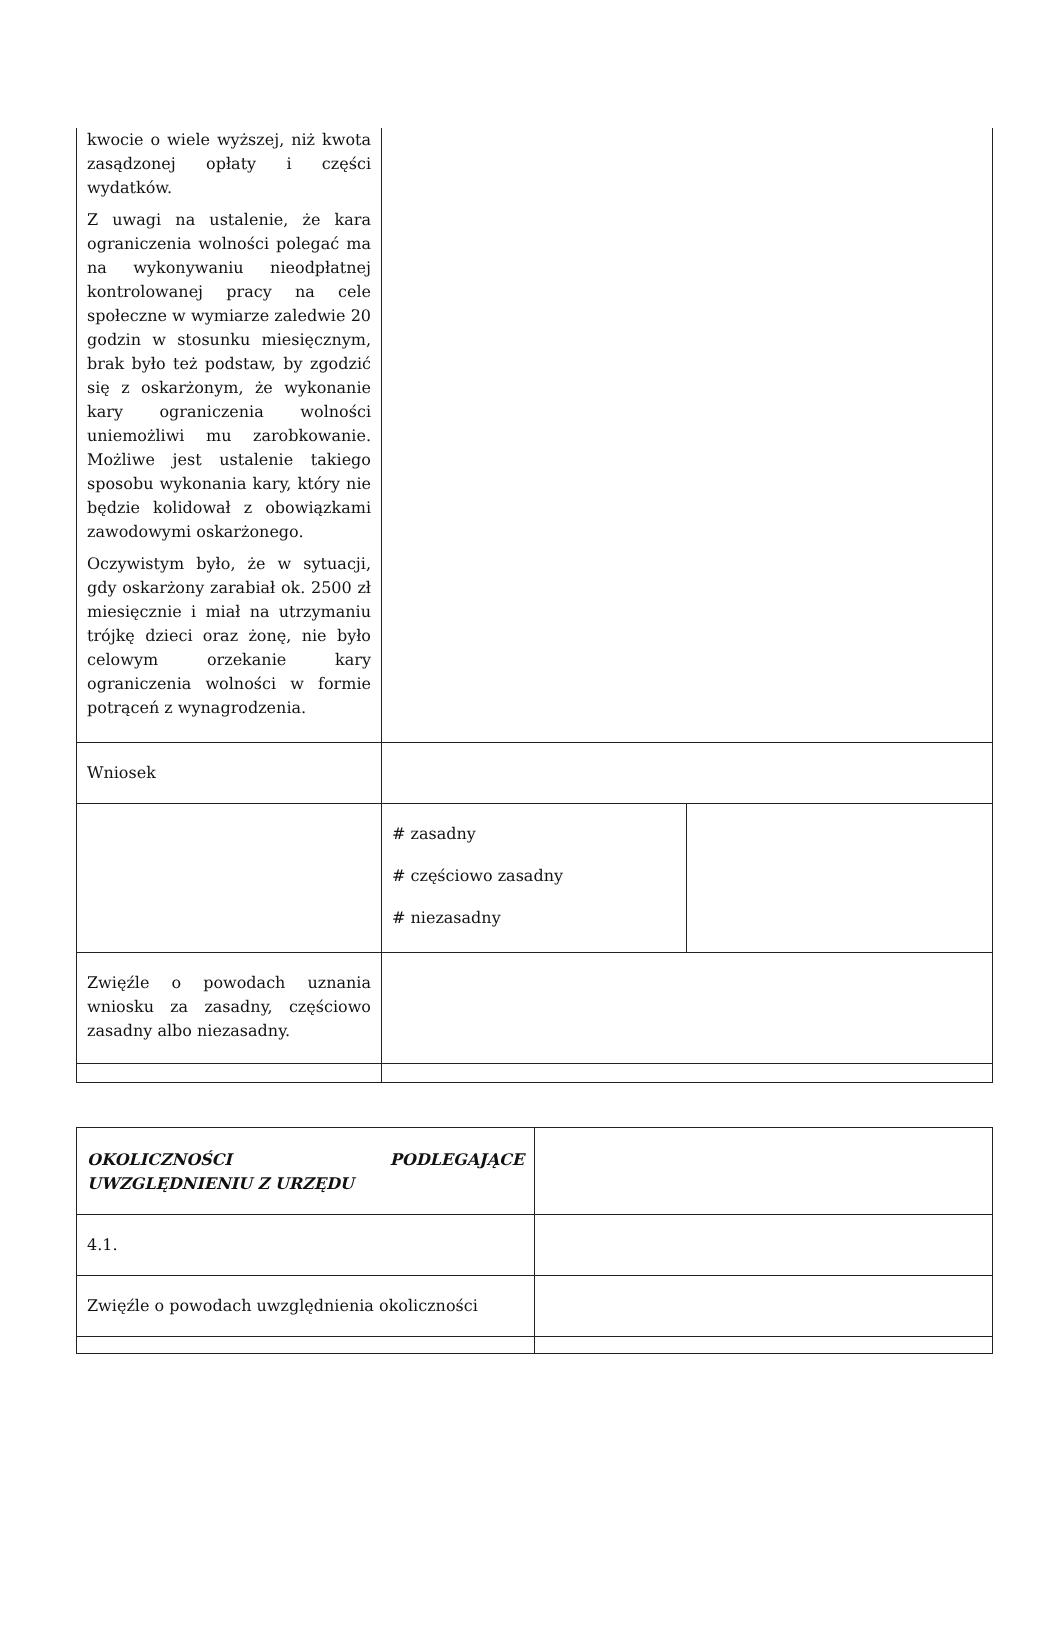| kwocie o wiele wyższej, niż kwota zasądzonej opłaty i części wydatków. Z uwagi na ustalenie, że kara ograniczenia wolności polegać ma na wykonywaniu nieodpłatnej kontrolowanej pracy na cele społeczne w wymiarze zaledwie 20 godzin w stosunku miesięcznym, brak było też podstaw, by zgodzić się z oskarżonym, że wykonanie kary ograniczenia wolności uniemożliwi mu zarobkowanie. Możliwe jest ustalenie takiego sposobu wykonania kary, który nie będzie kolidował z obowiązkami zawodowymi oskarżonego. Oczywistym było, że w sytuacji, gdy oskarżony zarabiał ok. 2500 zł miesięcznie i miał na utrzymaniu trójkę dzieci oraz żonę, nie było celowym orzekanie kary ograniczenia wolności w formie potrąceń z wynagrodzenia. | | |
| Wniosek | | |
| | # zasadny # częściowo zasadny # niezasadny | |
| Zwięźle o powodach uznania wniosku za zasadny, częściowo zasadny albo niezasadny. | | |
| OKOLICZNOŚCI PODLEGAJĄCE UWZGLĘDNIENIU Z URZĘDU | |
| 4.1. | |
| Zwięźle o powodach uwzględnienia okoliczności | |